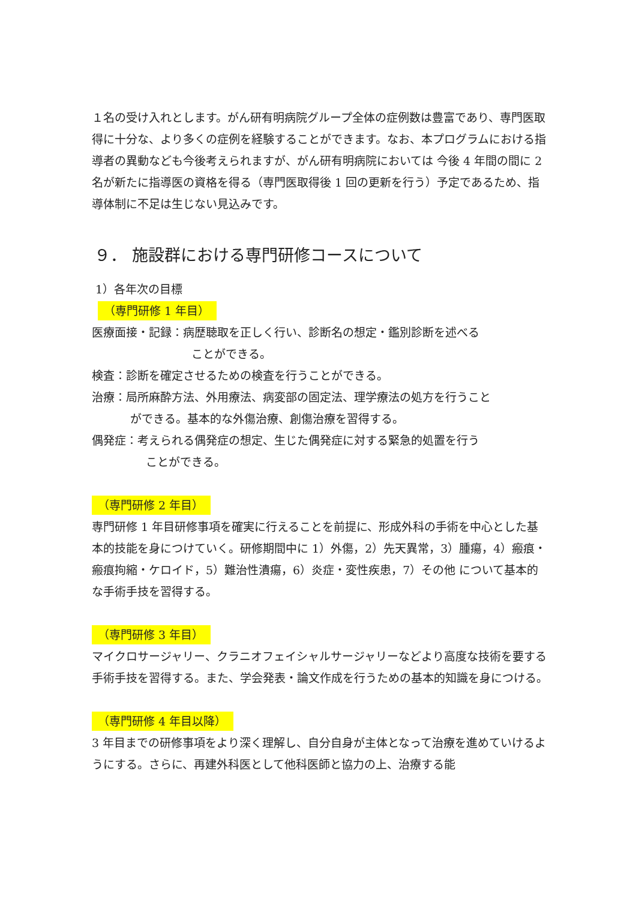１名の受け入れとします。がん研有明病院グループ全体の症例数は豊富であり、専門医取得に十分な、より多くの症例を経験することができます。なお、本プログラムにおける指導者の異動なども今後考えられますが、がん研有明病院においては 今後 4 年間の間に 2 名が新たに指導医の資格を得る（専門医取得後 1 回の更新を行う）予定であるため、指導体制に不足は生じない見込みです。
９． 施設群における専門研修コースについて
1）各年次の目標
（専門研修 1 年目）
医療面接・記録：病歴聴取を正しく行い、診断名の想定・鑑別診断を述べる
ことができる。
検査：診断を確定させるための検査を行うことができる。
治療：局所麻酔方法、外用療法、病変部の固定法、理学療法の処方を行うこと
ができる。基本的な外傷治療、創傷治療を習得する。
偶発症：考えられる偶発症の想定、生じた偶発症に対する緊急的処置を行う
ことができる。
（専門研修 2 年目）
専門研修 1 年目研修事項を確実に行えることを前提に、形成外科の手術を中心とした基本的技能を身につけていく。研修期間中に 1）外傷，2）先天異常，3）腫瘍，4）瘢痕・瘢痕拘縮・ケロイド，5）難治性潰瘍，6）炎症・変性疾患，7）その他 について基本的な手術手技を習得する。
（専門研修 3 年目）
マイクロサージャリー、クラニオフェイシャルサージャリーなどより高度な技術を要する手術手技を習得する。また、学会発表・論文作成を行うための基本的知識を身につける。
（専門研修 4 年目以降）
3 年目までの研修事項をより深く理解し、自分自身が主体となって治療を進めていけるようにする。さらに、再建外科医として他科医師と協力の上、治療する能